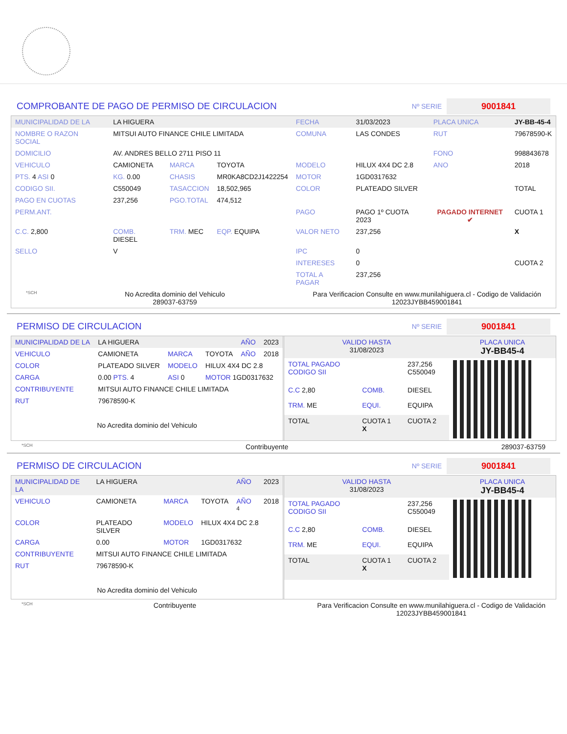COMPROBANTE DE PAGO DE PERMISO DE CIRCULACION
Nº SERIE
9001841
| MUNICIPALIDAD DE LA | LA HIGUERA | | | FECHA | 31/03/2023 | PLACA UNICA | JY-BB-45-4 |
| NOMBRE O RAZON SOCIAL | MITSUI AUTO FINANCE CHILE LIMITADA | | | COMUNA | LAS CONDES | RUT | 79678590-K |
| DOMICILIO | AV. ANDRES BELLO 2711 PISO 11 | | | | | FONO | 998843678 |
| VEHICULO | CAMIONETA | MARCA | TOYOTA | MODELO | HILUX 4X4 DC 2.8 | ANO | 2018 |
| PTS. 4 ASI 0 | KG. 0.00 | CHASIS | MR0KA8CD2J1422254 | MOTOR | 1GD0317632 | | |
| CODIGO SII. | C550049 | TASACCION | 18,502,965 | COLOR | PLATEADO SILVER | | TOTAL |
| PAGO EN CUOTAS | 237,256 | PGO.TOTAL | 474,512 | | | | |
| PERM.ANT. | | | | PAGO | PAGO 1º CUOTA 2023 | PAGADO INTERNET ✔ | CUOTA 1 |
| C.C. 2,800 | COMB. DIESEL | TRM. MEC | EQP. EQUIPA | VALOR NETO | 237,256 | | X |
| SELLO | V | | | IPC | 0 | | |
| | | | | INTERESES | 0 | | CUOTA 2 |
| | | | | TOTAL A PAGAR | 237,256 | | |
*SCH
No Acredita dominio del Vehiculo
289037-63759
Para Verificacion Consulte en www.munilahiguera.cl - Codigo de Validación
12023JYBB459001841
PERMISO DE CIRCULACION
Nº SERIE
9001841
| MUNICIPALIDAD DE LA | LA HIGUERA | | | AÑO | 2023 |
| VEHICULO | CAMIONETA | MARCA | TOYOTA | AÑO | 2018 |
| COLOR | PLATEADO SILVER | MODELO | HILUX 4X4 DC 2.8 | | |
| CARGA | 0.00 PTS. 4 | ASI 0 | MOTOR 1GD0317632 | | |
| CONTRIBUYENTE | MITSUI AUTO FINANCE CHILE LIMITADA | | | | |
| RUT | 79678590-K | | | | |
| No Acredita dominio del Vehiculo | | | | | |
| VALIDO HASTA 31/08/2023 | | | PLACA UNICA JY-BB45-4 |
| TOTAL PAGADO CODIGO SII | | 237,256 C550049 | |
| C.C 2,80 | COMB. | DIESEL | |
| TRM. ME | EQUI. | EQUIPA | |
| TOTAL | CUOTA 1 X | CUOTA 2 | |
*SCH Contribuyente 289037-63759
PERMISO DE CIRCULACION
Nº SERIE
9001841
| MUNICIPALIDAD DE LA | LA HIGUERA | | | AÑO | 2023 |
| VEHICULO | CAMIONETA | MARCA | TOYOTA | AÑO <sup>4</sup> | 2018 |
| COLOR | PLATEADO SILVER | MODELO | HILUX 4X4 DC 2.8 | | |
| CARGA | 0.00 | MOTOR | 1GD0317632 | | |
| CONTRIBUYENTE | MITSUI AUTO FINANCE CHILE LIMITADA | | | | |
| RUT | 79678590-K | | | | |
| No Acredita dominio del Vehiculo | | | | | |
| VALIDO HASTA 31/08/2023 | | | PLACA UNICA JY-BB45-4 |
| TOTAL PAGADO CODIGO SII | | 237,256 C550049 | |
| C.C 2,80 | COMB. | DIESEL | |
| TRM. ME | EQUI. | EQUIPA | |
| TOTAL | CUOTA 1 X | CUOTA 2 | |
*SCH Contribuyente Para Verificacion Consulte en www.munilahiguera.cl - Codigo de Validación
12023JYBB459001841